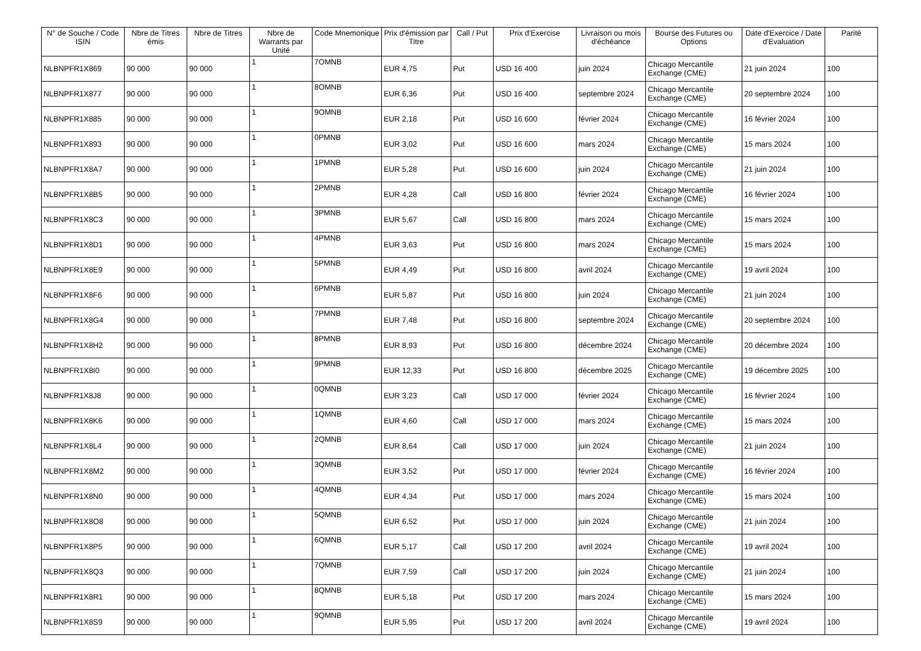| N° de Souche / Code ISIN | Nbre de Titres émis | Nbre de Titres | Nbre de Warrants par Unité | Code Mnemonique | Prix d'émission par Titre | Call / Put | Prix d'Exercise | Livraison ou mois d'échéance | Bourse des Futures ou Options | Date d'Exercice / Date d'Evaluation | Parité |
| --- | --- | --- | --- | --- | --- | --- | --- | --- | --- | --- | --- |
| NLBNPFR1X869 | 90 000 | 90 000 | 1 | 7OMNB | EUR 4,75 | Put | USD 16 400 | juin 2024 | Chicago Mercantile Exchange (CME) | 21 juin 2024 | 100 |
| NLBNPFR1X877 | 90 000 | 90 000 | 1 | 8OMNB | EUR 6,36 | Put | USD 16 400 | septembre 2024 | Chicago Mercantile Exchange (CME) | 20 septembre 2024 | 100 |
| NLBNPFR1X885 | 90 000 | 90 000 | 1 | 9OMNB | EUR 2,18 | Put | USD 16 600 | février 2024 | Chicago Mercantile Exchange (CME) | 16 février 2024 | 100 |
| NLBNPFR1X893 | 90 000 | 90 000 | 1 | 0PMNB | EUR 3,02 | Put | USD 16 600 | mars 2024 | Chicago Mercantile Exchange (CME) | 15 mars 2024 | 100 |
| NLBNPFR1X8A7 | 90 000 | 90 000 | 1 | 1PMNB | EUR 5,28 | Put | USD 16 600 | juin 2024 | Chicago Mercantile Exchange (CME) | 21 juin 2024 | 100 |
| NLBNPFR1X8B5 | 90 000 | 90 000 | 1 | 2PMNB | EUR 4,28 | Call | USD 16 800 | février 2024 | Chicago Mercantile Exchange (CME) | 16 février 2024 | 100 |
| NLBNPFR1X8C3 | 90 000 | 90 000 | 1 | 3PMNB | EUR 5,67 | Call | USD 16 800 | mars 2024 | Chicago Mercantile Exchange (CME) | 15 mars 2024 | 100 |
| NLBNPFR1X8D1 | 90 000 | 90 000 | 1 | 4PMNB | EUR 3,63 | Put | USD 16 800 | mars 2024 | Chicago Mercantile Exchange (CME) | 15 mars 2024 | 100 |
| NLBNPFR1X8E9 | 90 000 | 90 000 | 1 | 5PMNB | EUR 4,49 | Put | USD 16 800 | avril 2024 | Chicago Mercantile Exchange (CME) | 19 avril 2024 | 100 |
| NLBNPFR1X8F6 | 90 000 | 90 000 | 1 | 6PMNB | EUR 5,87 | Put | USD 16 800 | juin 2024 | Chicago Mercantile Exchange (CME) | 21 juin 2024 | 100 |
| NLBNPFR1X8G4 | 90 000 | 90 000 | 1 | 7PMNB | EUR 7,48 | Put | USD 16 800 | septembre 2024 | Chicago Mercantile Exchange (CME) | 20 septembre 2024 | 100 |
| NLBNPFR1X8H2 | 90 000 | 90 000 | 1 | 8PMNB | EUR 8,93 | Put | USD 16 800 | décembre 2024 | Chicago Mercantile Exchange (CME) | 20 décembre 2024 | 100 |
| NLBNPFR1X8I0 | 90 000 | 90 000 | 1 | 9PMNB | EUR 12,33 | Put | USD 16 800 | décembre 2025 | Chicago Mercantile Exchange (CME) | 19 décembre 2025 | 100 |
| NLBNPFR1X8J8 | 90 000 | 90 000 | 1 | 0QMNB | EUR 3,23 | Call | USD 17 000 | février 2024 | Chicago Mercantile Exchange (CME) | 16 février 2024 | 100 |
| NLBNPFR1X8K6 | 90 000 | 90 000 | 1 | 1QMNB | EUR 4,60 | Call | USD 17 000 | mars 2024 | Chicago Mercantile Exchange (CME) | 15 mars 2024 | 100 |
| NLBNPFR1X8L4 | 90 000 | 90 000 | 1 | 2QMNB | EUR 8,64 | Call | USD 17 000 | juin 2024 | Chicago Mercantile Exchange (CME) | 21 juin 2024 | 100 |
| NLBNPFR1X8M2 | 90 000 | 90 000 | 1 | 3QMNB | EUR 3,52 | Put | USD 17 000 | février 2024 | Chicago Mercantile Exchange (CME) | 16 février 2024 | 100 |
| NLBNPFR1X8N0 | 90 000 | 90 000 | 1 | 4QMNB | EUR 4,34 | Put | USD 17 000 | mars 2024 | Chicago Mercantile Exchange (CME) | 15 mars 2024 | 100 |
| NLBNPFR1X8O8 | 90 000 | 90 000 | 1 | 5QMNB | EUR 6,52 | Put | USD 17 000 | juin 2024 | Chicago Mercantile Exchange (CME) | 21 juin 2024 | 100 |
| NLBNPFR1X8P5 | 90 000 | 90 000 | 1 | 6QMNB | EUR 5,17 | Call | USD 17 200 | avril 2024 | Chicago Mercantile Exchange (CME) | 19 avril 2024 | 100 |
| NLBNPFR1X8Q3 | 90 000 | 90 000 | 1 | 7QMNB | EUR 7,59 | Call | USD 17 200 | juin 2024 | Chicago Mercantile Exchange (CME) | 21 juin 2024 | 100 |
| NLBNPFR1X8R1 | 90 000 | 90 000 | 1 | 8QMNB | EUR 5,18 | Put | USD 17 200 | mars 2024 | Chicago Mercantile Exchange (CME) | 15 mars 2024 | 100 |
| NLBNPFR1X8S9 | 90 000 | 90 000 | 1 | 9QMNB | EUR 5,95 | Put | USD 17 200 | avril 2024 | Chicago Mercantile Exchange (CME) | 19 avril 2024 | 100 |